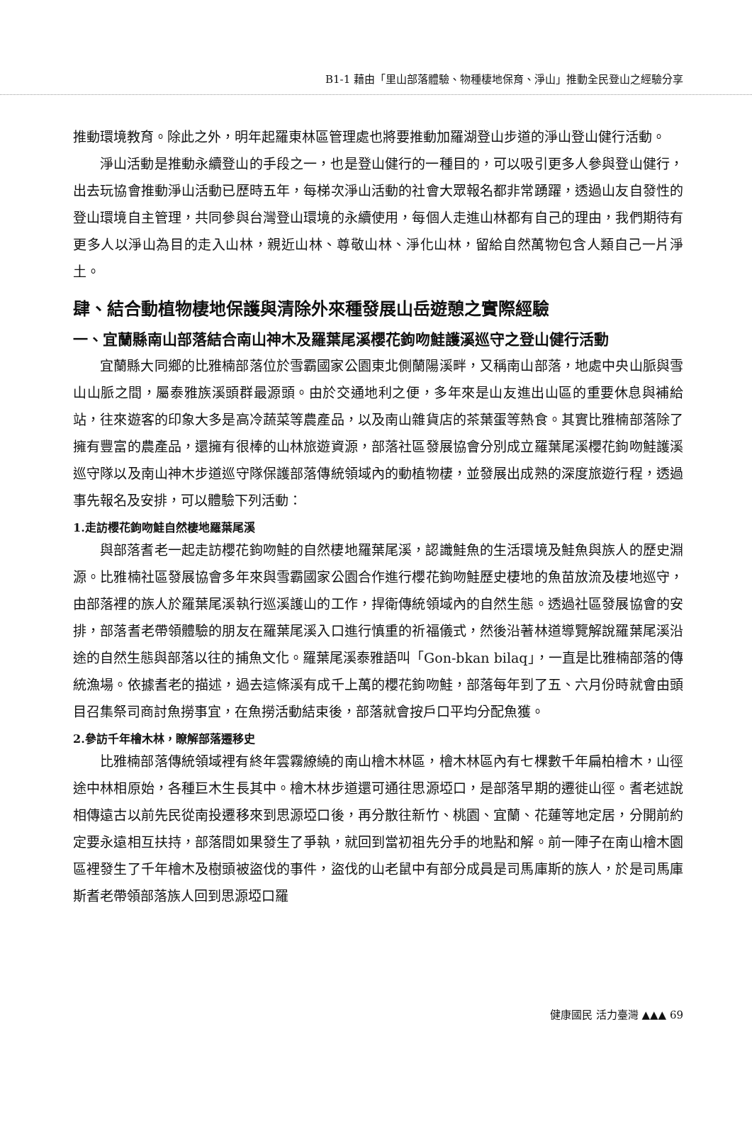B1-1 藉由「里山部落體驗、物種棲地保育、淨山」推動全民登山之經驗分享
推動環境教育。除此之外，明年起羅東林區管理處也將要推動加羅湖登山步道的淨山登山健行活動。
淨山活動是推動永續登山的手段之一，也是登山健行的一種目的，可以吸引更多人參與登山健行，出去玩協會推動淨山活動已歷時五年，每梯次淨山活動的社會大眾報名都非常踴躍，透過山友自發性的登山環境自主管理，共同參與台灣登山環境的永續使用，每個人走進山林都有自己的理由，我們期待有更多人以淨山為目的走入山林，親近山林、尊敬山林、淨化山林，留給自然萬物包含人類自己一片淨土。
肆、結合動植物棲地保護與清除外來種發展山岳遊憩之實際經驗
一、宜蘭縣南山部落結合南山神木及羅葉尾溪櫻花鉤吻鮭護溪巡守之登山健行活動
宜蘭縣大同鄉的比雅楠部落位於雪霸國家公園東北側蘭陽溪畔，又稱南山部落，地處中央山脈與雪山山脈之間，屬泰雅族溪頭群最源頭。由於交通地利之便，多年來是山友進出山區的重要休息與補給站，往來遊客的印象大多是高冷蔬菜等農產品，以及南山雜貨店的茶葉蛋等熱食。其實比雅楠部落除了擁有豐富的農產品，還擁有很棒的山林旅遊資源，部落社區發展協會分別成立羅葉尾溪櫻花鉤吻鮭護溪巡守隊以及南山神木步道巡守隊保護部落傳統領域內的動植物棲，並發展出成熟的深度旅遊行程，透過事先報名及安排，可以體驗下列活動：
1.走訪櫻花鉤吻鮭自然棲地羅葉尾溪
與部落耆老一起走訪櫻花鉤吻鮭的自然棲地羅葉尾溪，認識鮭魚的生活環境及鮭魚與族人的歷史淵源。比雅楠社區發展協會多年來與雪霸國家公園合作進行櫻花鉤吻鮭歷史棲地的魚苗放流及棲地巡守，由部落裡的族人於羅葉尾溪執行巡溪護山的工作，捍衛傳統領域內的自然生態。透過社區發展協會的安排，部落耆老帶領體驗的朋友在羅葉尾溪入口進行慎重的祈福儀式，然後沿著林道導覽解說羅葉尾溪沿途的自然生態與部落以往的捕魚文化。羅葉尾溪泰雅語叫「Gon-bkan bilaq」，一直是比雅楠部落的傳統漁場。依據耆老的描述，過去這條溪有成千上萬的櫻花鉤吻鮭，部落每年到了五、六月份時就會由頭目召集祭司商討魚撈事宜，在魚撈活動結束後，部落就會按戶口平均分配魚獲。
2.參訪千年檜木林，瞭解部落遷移史
比雅楠部落傳統領域裡有終年雲霧繚繞的南山檜木林區，檜木林區內有七棵數千年扁柏檜木，山徑途中林相原始，各種巨木生長其中。檜木林步道還可通往思源埡口，是部落早期的遷徙山徑。耆老述說相傳遠古以前先民從南投遷移來到思源埡口後，再分散往新竹、桃園、宜蘭、花蓮等地定居，分開前約定要永遠相互扶持，部落間如果發生了爭執，就回到當初祖先分手的地點和解。前一陣子在南山檜木園區裡發生了千年檜木及樹頭被盜伐的事件，盜伐的山老鼠中有部分成員是司馬庫斯的族人，於是司馬庫斯耆老帶領部落族人回到思源埡口羅
健康國民 活力臺灣 ▲▲▲ 69